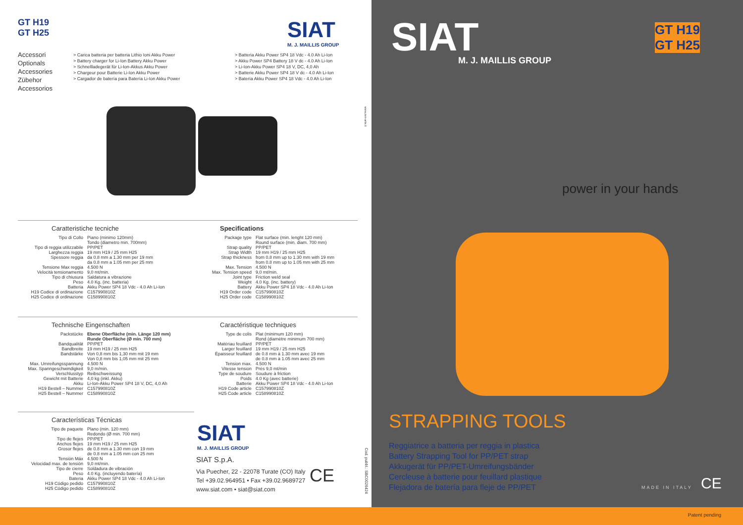GT H19
GT H25
SIAT
M. J. MAILLIS GROUP
Accessori
Optionals
Accessories
Zübehor
Accessorios
> Carica batteria per batteria Lithio Ioni Akku Power
> Battery charger for Li-Ion Battery Akku Power
> Schnellladegerät für Li-Ion-Akkus Akku Power
> Chargeur pour Batterie Li-Ion Akku Power
> Cargador de batería para Batería Li-Ion Akku Power
> Batteria Akku Power SP4 18 Vdc - 4.0 Ah Li-Ion
> Akku Power SP4 Battery 18 V dc - 4.0 Ah Li-Ion
> Li-Ion-Akku Power SP4 18 V, DC, 4,0 Ah
> Batterie Akku Power SP4 18 V dc - 4.0 Ah Li-Ion
> Batería Akku Power SP4 18 Vdc - 4.0 Ah Li-Ion
Caratteristiche tecniche
| Tipo di Collo | Piano (minimo 120mm) Tondo (diametro min. 700mm) |
| Tipo di reggia utilizzabile | PP/PET |
| Larghezza reggia | 19 mm H19 / 25 mm H25 |
| Spessore reggia | da 0.8 mm a 1.30 mm per 19 mm da 0.8 mm a 1.05 mm per 25 mm |
| Tensione Max reggia | 4.500 N |
| Velocità tensionamento | 9,0 mt/min. |
| Tipo di chiusura | Saldatura a vibrazione |
| Peso | 4.0 Kg. (inc. batteria) |
| Batteria | Akku Power SP4 18 Vdc - 4.0 Ah Li-Ion |
| H19 Codice di ordinazione | C157990810Z |
| H25 Codice di ordinazione | C158990810Z |
Specifications
| Package type | Flat surface (min. lenght 120 mm) Round surface (min. diam. 700 mm) |
| Strap quality | PP/PET |
| Strap Width | 19 mm H19 / 25 mm H25 |
| Strap thickness | from 0.8 mm up to 1.30 mm with 19 mm from 0.8 mm up to 1.05 mm with 25 mm |
| Max. Tension | 4.500 N |
| Max. Tension speed | 9,0 mt/min. |
| Joint type | Friction weld seal |
| Weight | 4.0 Kg. (inc. battery) |
| Battery | Akku Power SP4 18 Vdc - 4.0 Ah Li-Ion |
| H19 Order code | C157990810Z |
| H25 Order code | C158990810Z |
Technische Eingenschaften
| Packstücke | Ebene Oberfläche (min. Länge 120 mm) Runde Oberfläche (Ø min. 700 mm) |
| Bandqualität | PP/PET |
| Bandbreite | 19 mm H19 / 25 mm H25 |
| Bandstärke | Von 0,8 mm bis 1,30 mm mit 19 mm Von 0,8 mm bis 1,05 mm mit 25 mm |
| Max. Umreifungsspannung | 4.500 N |
| Max. Spanngeschwindigkeit | 9,0 m/min. |
| Verschlusstyp | Reibschweissung |
| Gewicht mit Batterie | 4,0 kg (inkl. Akku) |
| Akku | Li-Ion-Akku Power SP4 18 V, DC, 4,0 Ah |
| H19 Bestell – Nummer | C157990810Z |
| H25 Bestell – Nummer | C158990810Z |
Caractéristique techniques
| Type de colis | Plat (minimum 120 mm) Rond (diamètre minimum 700 mm) |
| Matériau feuillard | PP/PET |
| Larger feuillard | 19 mm H19 / 25 mm H25 |
| Épaisseur feuillard | de 0.8 mm à 1.30 mm avec 19 mm de 0.8 mm à 1.05 mm avec 25 mm |
| Tension max. | 4.500 N |
| Vitesse tension | Près 9,0 mt/min |
| Type de soudure | Soudure à friction |
| Poids | 4.0 Kg (avec batterie) |
| Batterie | Akku Power SP4 18 Vdc - 4.0 Ah Li-Ion |
| H19 Code article | C157990810Z |
| H25 Code article | C158990810Z |
Características Técnicas
| Tipo de paquete | Plano (min. 120 mm) Redondo (Ø min. 700 mm) |
| Tipo de flejes | PP/PET |
| Anchos flejes | 19 mm H19 / 25 mm H25 |
| Grosor flejes | de 0.8 mm a 1.30 mm con 19 mm de 0.8 mm a 1.05 mm con 25 mm |
| Tensión Máx | 4.500 N |
| Velocidad max. de tensión | 9,0 mt/min. |
| Tipo de cierre | Soldadura de vibración |
| Peso | 4.0 Kg. (incluyendo batería) |
| Bateria | Akku Power SP4 18 Vdc - 4.0 Ah Li-Ion |
| H19 Código pedido | C157990810Z |
| H25 Código pedido | C158990810Z |
SIAT
M. J. MAILLIS GROUP
SIAT S.p.A.
Via Puecher, 22 - 22078 Turate (CO) Italy
Tel +39.02.964951 • Fax +39.02.9689727
www.siat.com • siat@siat.com
CE
www.zen-arte.it
Cod. pubbl.: SBC0026424
SIAT
M. J. MAILLIS GROUP
GT H19
GT H25
power in your hands
STRAPPING TOOLS
Reggiatrice a batteria per reggia in plastica
Battery Strapping Tool for PP/PET strap
Akkugerät für PP/PET-Umreifungsbänder
Cercleuse à batterie pour feuillard plastique
Flejadora de batería para fleje de PP/PET
MADE IN ITALY CE
Patent pending